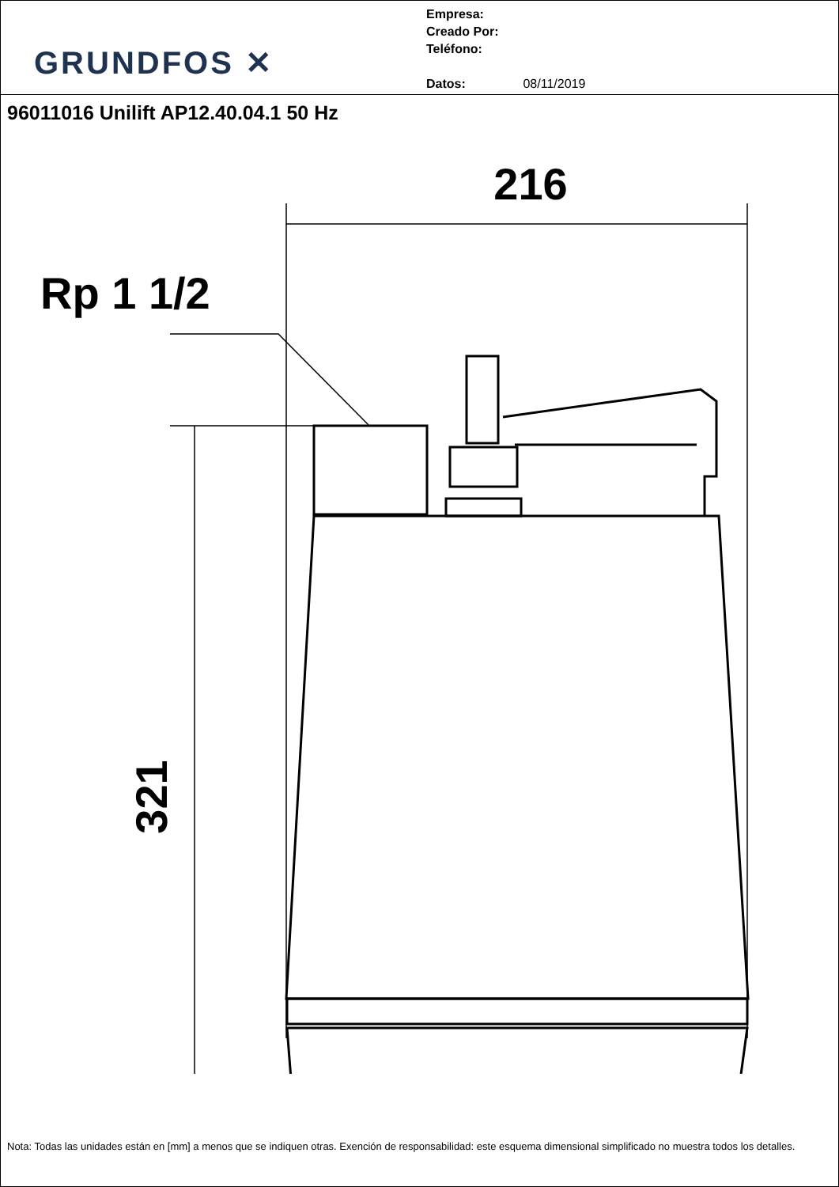GRUNDFOS ✕
Empresa:
Creado Por:
Teléfono:
Datos: 08/11/2019
96011016 Unilift AP12.40.04.1 50 Hz
216
Rp 1 1/2
321
Nota: Todas las unidades están en [mm] a menos que se indiquen otras. Exención de responsabilidad: este esquema dimensional simplificado no muestra todos los detalles.